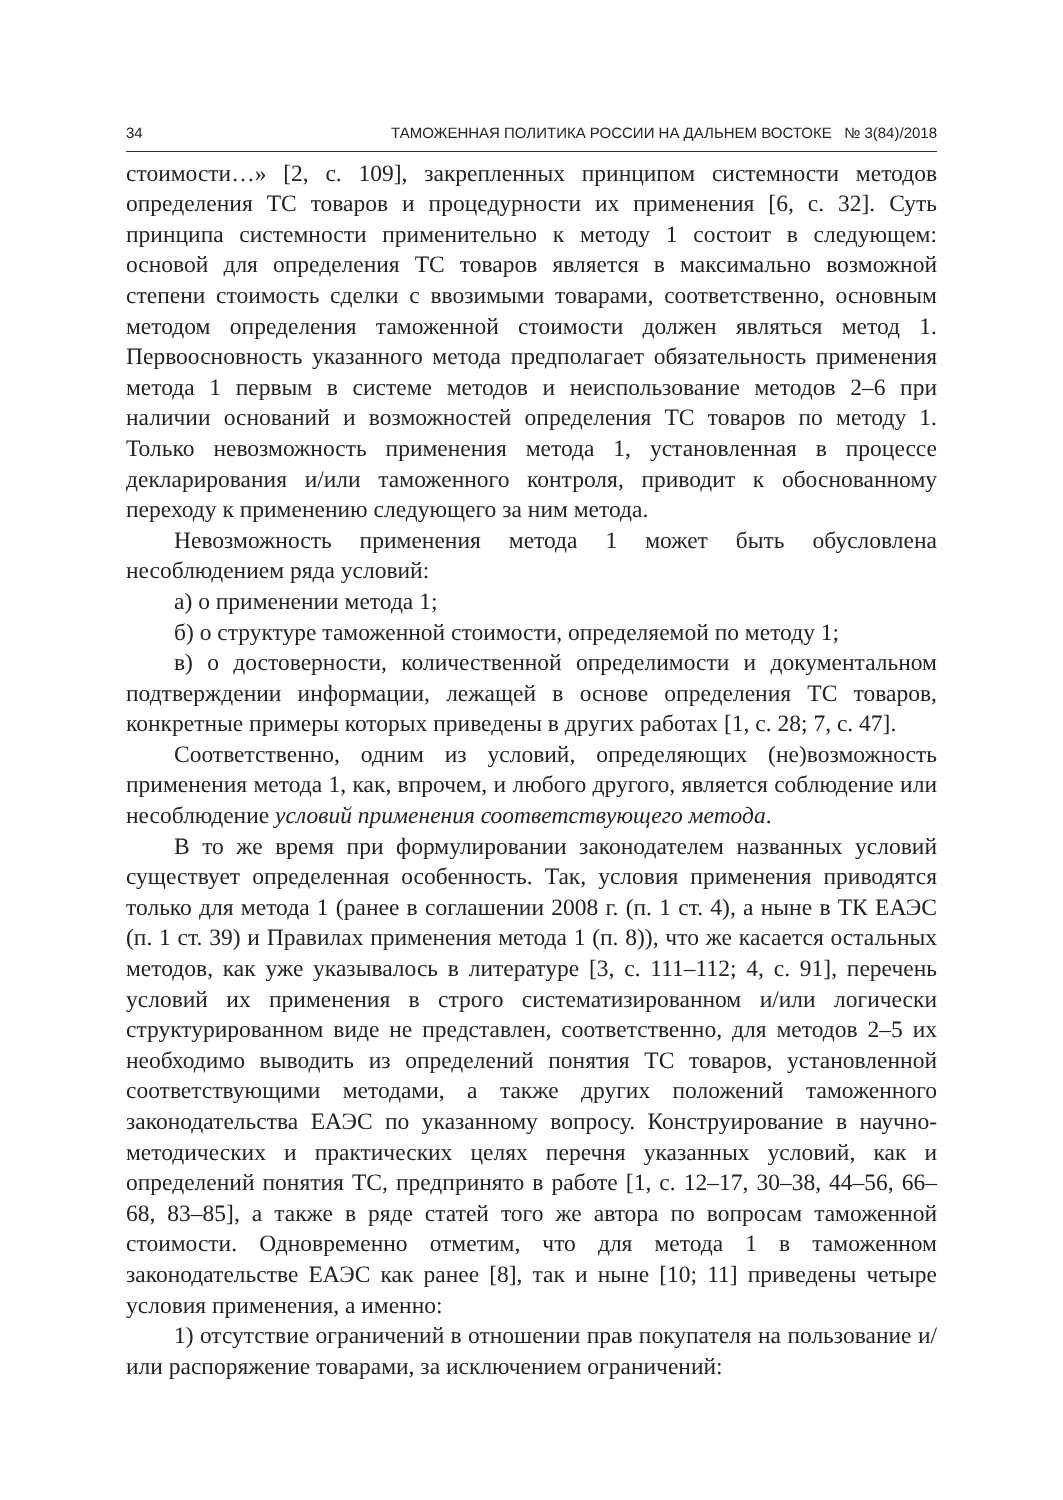34 ТАМОЖЕННАЯ ПОЛИТИКА РОССИИ НА ДАЛЬНЕМ ВОСТОКЕ № 3(84)/2018
стоимости…» [2, с. 109], закрепленных принципом системности методов определения ТС товаров и процедурности их применения [6, с. 32]. Суть принципа системности применительно к методу 1 состоит в следующем: основой для определения ТС товаров является в максимально возможной степени стоимость сделки с ввозимыми товарами, соответственно, основным методом определения таможенной стоимости должен являться метод 1. Первоосновность указанного метода предполагает обязательность применения метода 1 первым в системе методов и неиспользование методов 2–6 при наличии оснований и возможностей определения ТС товаров по методу 1. Только невозможность применения метода 1, установленная в процессе декларирования и/или таможенного контроля, приводит к обоснованному переходу к применению следующего за ним метода.
Невозможность применения метода 1 может быть обусловлена несоблюдением ряда условий:
а) о применении метода 1;
б) о структуре таможенной стоимости, определяемой по методу 1;
в) о достоверности, количественной определимости и документальном подтверждении информации, лежащей в основе определения ТС товаров, конкретные примеры которых приведены в других работах [1, с. 28; 7, с. 47].
Соответственно, одним из условий, определяющих (не)возможность применения метода 1, как, впрочем, и любого другого, является соблюдение или несоблюдение условий применения соответствующего метода.
В то же время при формулировании законодателем названных условий существует определенная особенность. Так, условия применения приводятся только для метода 1 (ранее в соглашении 2008 г. (п. 1 ст. 4), а ныне в ТК ЕАЭС (п. 1 ст. 39) и Правилах применения метода 1 (п. 8)), что же касается остальных методов, как уже указывалось в литературе [3, с. 111–112; 4, с. 91], перечень условий их применения в строго систематизированном и/или логически структурированном виде не представлен, соответственно, для методов 2–5 их необходимо выводить из определений понятия ТС товаров, установленной соответствующими методами, а также других положений таможенного законодательства ЕАЭС по указанному вопросу. Конструирование в научно-методических и практических целях перечня указанных условий, как и определений понятия ТС, предпринято в работе [1, с. 12–17, 30–38, 44–56, 66–68, 83–85], а также в ряде статей того же автора по вопросам таможенной стоимости. Одновременно отметим, что для метода 1 в таможенном законодательстве ЕАЭС как ранее [8], так и ныне [10; 11] приведены четыре условия применения, а именно:
1) отсутствие ограничений в отношении прав покупателя на пользование и/или распоряжение товарами, за исключением ограничений: